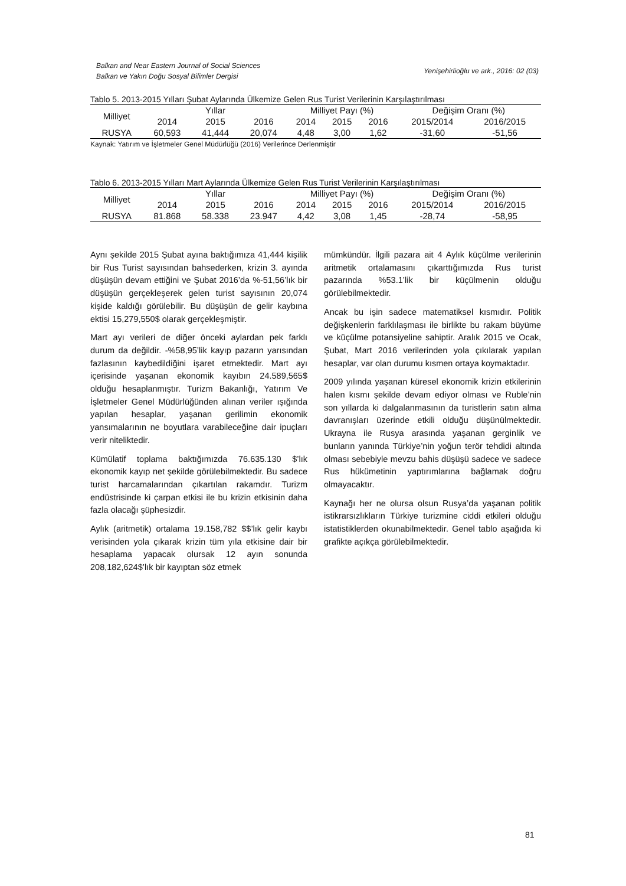Balkan and Near Eastern Journal of Social Sciences
Balkan ve Yakın Doğu Sosyal Bilimler Dergisi
Yenişehirlioğlu ve ark., 2016: 02 (03)
Tablo 5. 2013-2015 Yılları Şubat Aylarında Ülkemize Gelen Rus Turist Verilerinin Karşılaştırılması
| Milliyet | Yıllar | | | Milliyet Payı (%) | | | Değişim Oranı (%) | |
| --- | --- | --- | --- | --- | --- | --- | --- | --- |
| | 2014 | 2015 | 2016 | 2014 | 2015 | 2016 | 2015/2014 | 2016/2015 |
| RUSYA | 60,593 | 41,444 | 20,074 | 4,48 | 3,00 | 1,62 | -31,60 | -51,56 |
Kaynak: Yatırım ve İşletmeler Genel Müdürlüğü (2016) Verilerince Derlenmiştir
Tablo 6. 2013-2015 Yılları Mart Aylarında Ülkemize Gelen Rus Turist Verilerinin Karşılaştırılması
| Milliyet | Yıllar | | | Milliyet Payı (%) | | | Değişim Oranı (%) | |
| --- | --- | --- | --- | --- | --- | --- | --- | --- |
| | 2014 | 2015 | 2016 | 2014 | 2015 | 2016 | 2015/2014 | 2016/2015 |
| RUSYA | 81.868 | 58.338 | 23.947 | 4,42 | 3,08 | 1,45 | -28,74 | -58,95 |
Aynı şekilde 2015 Şubat ayına baktığımıza 41,444 kişilik bir Rus Turist sayısından bahsederken, krizin 3. ayında düşüşün devam ettiğini ve Şubat 2016’da %-51,56’lık bir düşüşün gerçekleşerek gelen turist sayısının 20,074 kişide kaldığı görülebilir. Bu düşüşün de gelir kaybına ektisi 15,279,550$ olarak gerçekleşmiştir.
Mart ayı verileri de diğer önceki aylardan pek farklı durum da değildir. -%58,95’lik kayıp pazarın yarısından fazlasının kaybedildiğini işaret etmektedir. Mart ayı içerisinde yaşanan ekonomik kayıbın 24.589,565$ olduğu hesaplanmıştır. Turizm Bakanlığı, Yatırım Ve İşletmeler Genel Müdürlüğünden alınan veriler ışığında yapılan hesaplar, yaşanan gerilimin ekonomik yansımalarının ne boyutlara varabileceğine dair ipuçları verir niteliktedir.
Kümülatif toplama baktığımızda 76.635.130 $’lık ekonomik kayıp net şekilde görülebilmektedir. Bu sadece turist harcamalarından çıkartılan rakamdır. Turizm endüstrisinde ki çarpan etkisi ile bu krizin etkisinin daha fazla olacağı şüphesizdir.
Aylık (aritmetik) ortalama 19.158,782 $$’lık gelir kaybı verisinden yola çıkarak krizin tüm yıla etkisine dair bir hesaplama yapacak olursak 12 ayın sonunda 208,182,624$’lık bir kayıptan söz etmek
mümkündür. İlgili pazara ait 4 Aylık küçülme verilerinin aritmetik ortalamasını çıkarttığımızda Rus turist pazarında %53.1’lik bir küçülmenin olduğu görülebilmektedir.
Ancak bu işin sadece matematiksel kısmıdır. Politik değişkenlerin farklılaşması ile birlikte bu rakam büyüme ve küçülme potansiyeline sahiptir. Aralık 2015 ve Ocak, Şubat, Mart 2016 verilerinden yola çıkılarak yapılan hesaplar, var olan durumu kısmen ortaya koymaktadır.
2009 yılında yaşanan küresel ekonomik krizin etkilerinin halen kısmı şekilde devam ediyor olması ve Ruble’nin son yıllarda ki dalgalanmasının da turistlerin satın alma davranışları üzerinde etkili olduğu düşünülmektedir. Ukrayna ile Rusya arasında yaşanan gerginlik ve bunların yanında Türkiye’nin yoğun terör tehdidi altında olması sebebiyle mevzu bahis düşüşü sadece ve sadece Rus hükümetinin yaptırımlarına bağlamak doğru olmayacaktır.
Kaynağı her ne olursa olsun Rusya’da yaşanan politik istikrarsızlıkların Türkiye turizmine ciddi etkileri olduğu istatistiklerden okunabilmektedir. Genel tablo aşağıda ki grafikte açıkça görülebilmektedir.
81